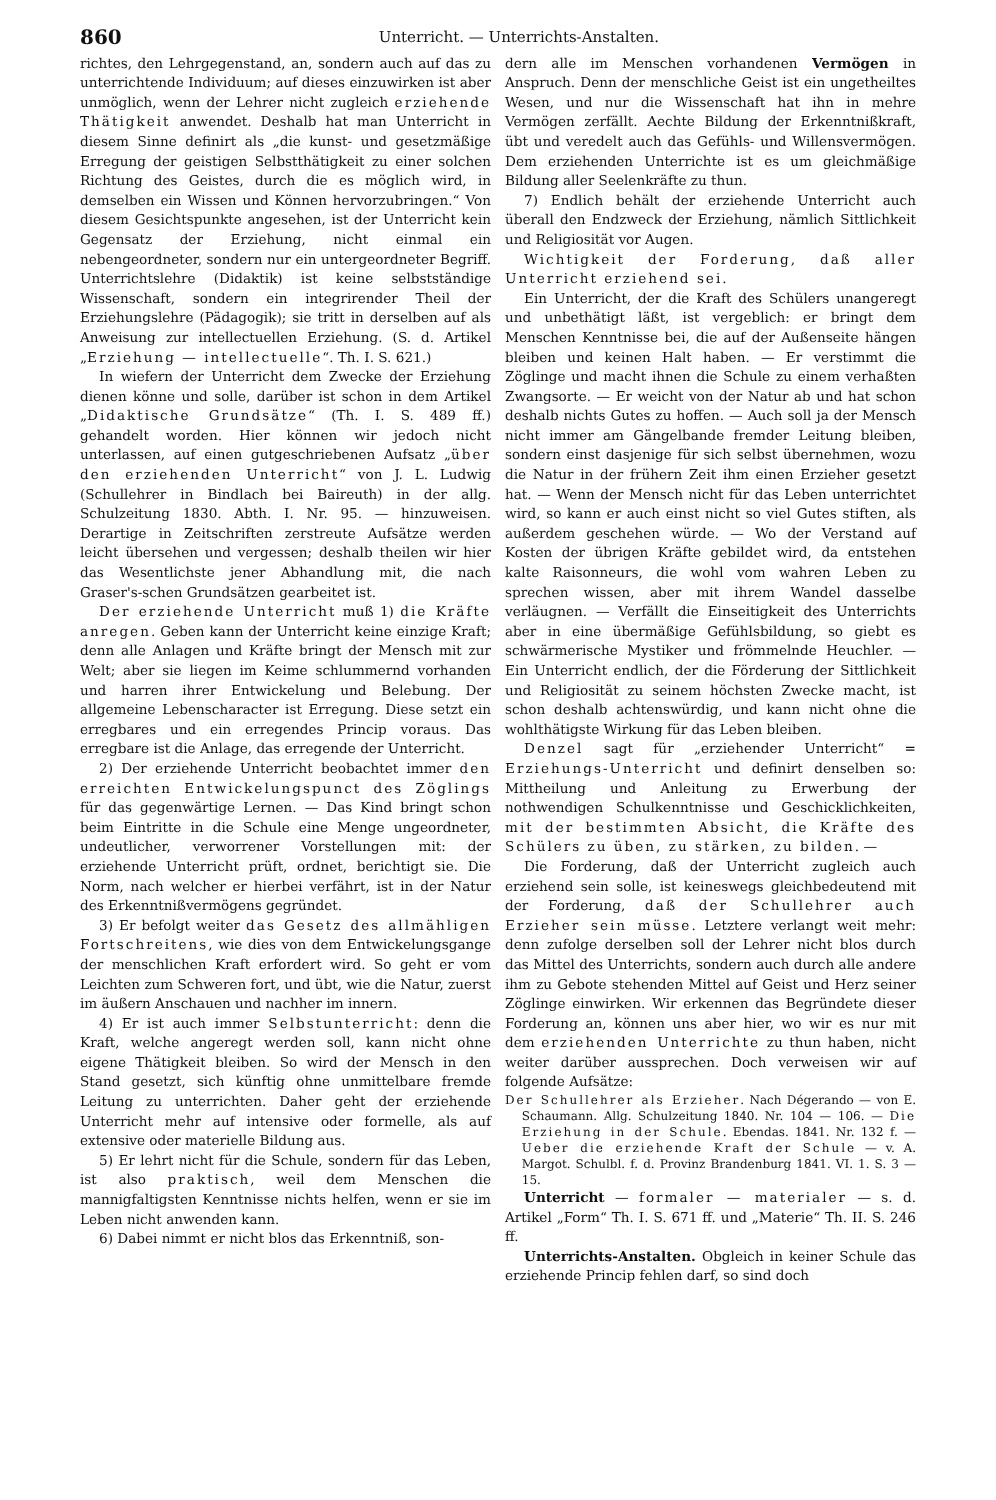860 Unterricht. — Unterrichts-Anstalten.
richtes, den Lehrgegenstand, an, sondern auch auf das zu unterrichtende Individuum; auf dieses einzuwirken ist aber unmöglich, wenn der Lehrer nicht zugleich erziehende Thätigkeit anwendet. Deshalb hat man Unterricht in diesem Sinne definirt als „die kunst- und gesetzmäßige Erregung der geistigen Selbstthätigkeit zu einer solchen Richtung des Geistes, durch die es möglich wird, in demselben ein Wissen und Können hervorzubringen.“ Von diesem Gesichtspunkte angesehen, ist der Unterricht kein Gegensatz der Erziehung, nicht einmal ein nebengeordneter, sondern nur ein untergeordneter Begriff. Unterrichtslehre (Didaktik) ist keine selbstständige Wissenschaft, sondern ein integrirender Theil der Erziehungslehre (Pädagogik); sie tritt in derselben auf als Anweisung zur intellectuellen Erziehung. (S. d. Artikel „Erziehung — intellectuelle“. Th. I. S. 621.)
In wiefern der Unterricht dem Zwecke der Erziehung dienen könne und solle, darüber ist schon in dem Artikel „Didaktische Grundsätze“ (Th. I. S. 489 ff.) gehandelt worden. Hier können wir jedoch nicht unterlassen, auf einen gutgeschriebenen Aufsatz „über den erziehenden Unterricht“ von J. L. Ludwig (Schullehrer in Bindlach bei Baireuth) in der allg. Schulzeitung 1830. Abth. I. Nr. 95. — hinzuweisen. Derartige in Zeitschriften zerstreute Aufsätze werden leicht übersehen und vergessen; deshalb theilen wir hier das Wesentlichste jener Abhandlung mit, die nach Graser's-schen Grundsätzen gearbeitet ist.
Der erziehende Unterricht muß 1) die Kräfte anregen. Geben kann der Unterricht keine einzige Kraft; denn alle Anlagen und Kräfte bringt der Mensch mit zur Welt; aber sie liegen im Keime schlummernd vorhanden und harren ihrer Entwickelung und Belebung. Der allgemeine Lebenscharacter ist Erregung. Diese setzt ein erregbares und ein erregendes Princip voraus. Das erregbare ist die Anlage, das erregende der Unterricht.
2) Der erziehende Unterricht beobachtet immer den erreichten Entwickelungspunct des Zöglings für das gegenwärtige Lernen. — Das Kind bringt schon beim Eintritte in die Schule eine Menge ungeordneter, undeutlicher, verworrener Vorstellungen mit: der erziehende Unterricht prüft, ordnet, berichtigt sie. Die Norm, nach welcher er hierbei verfährt, ist in der Natur des Erkenntnißvermögens gegründet.
3) Er befolgt weiter das Gesetz des allmähligen Fortschreitens, wie dies von dem Entwickelungsgange der menschlichen Kraft erfordert wird. So geht er vom Leichten zum Schweren fort, und übt, wie die Natur, zuerst im äußern Anschauen und nachher im innern.
4) Er ist auch immer Selbstunterricht: denn die Kraft, welche angeregt werden soll, kann nicht ohne eigene Thätigkeit bleiben. So wird der Mensch in den Stand gesetzt, sich künftig ohne unmittelbare fremde Leitung zu unterrichten. Daher geht der erziehende Unterricht mehr auf intensive oder formelle, als auf extensive oder materielle Bildung aus.
5) Er lehrt nicht für die Schule, sondern für das Leben, ist also praktisch, weil dem Menschen die mannigfaltigsten Kenntnisse nichts helfen, wenn er sie im Leben nicht anwenden kann.
6) Dabei nimmt er nicht blos das Erkenntniß, son-
dern alle im Menschen vorhandenen Vermögen in Anspruch. Denn der menschliche Geist ist ein ungetheiltes Wesen, und nur die Wissenschaft hat ihn in mehre Vermögen zerfällt. Aechte Bildung der Erkenntnißkraft, übt und veredelt auch das Gefühls- und Willensvermögen. Dem erziehenden Unterrichte ist es um gleichmäßige Bildung aller Seelenkräfte zu thun.
7) Endlich behält der erziehende Unterricht auch überall den Endzweck der Erziehung, nämlich Sittlichkeit und Religiosität vor Augen.
Wichtigkeit der Forderung, daß aller Unterricht erziehend sei.
Ein Unterricht, der die Kraft des Schülers unangeregt und unbethätigt läßt, ist vergeblich: er bringt dem Menschen Kenntnisse bei, die auf der Außenseite hängen bleiben und keinen Halt haben. — Er verstimmt die Zöglinge und macht ihnen die Schule zu einem verhaßten Zwangsorte. — Er weicht von der Natur ab und hat schon deshalb nichts Gutes zu hoffen. — Auch soll ja der Mensch nicht immer am Gängelbande fremder Leitung bleiben, sondern einst dasjenige für sich selbst übernehmen, wozu die Natur in der frühern Zeit ihm einen Erzieher gesetzt hat. — Wenn der Mensch nicht für das Leben unterrichtet wird, so kann er auch einst nicht so viel Gutes stiften, als außerdem geschehen würde. — Wo der Verstand auf Kosten der übrigen Kräfte gebildet wird, da entstehen kalte Raisonneurs, die wohl vom wahren Leben zu sprechen wissen, aber mit ihrem Wandel dasselbe verläugnen. — Verfällt die Einseitigkeit des Unterrichts aber in eine übermäßige Gefühlsbildung, so giebt es schwärmerische Mystiker und frömmelnde Heuchler. — Ein Unterricht endlich, der die Förderung der Sittlichkeit und Religiosität zu seinem höchsten Zwecke macht, ist schon deshalb achtenswürdig, und kann nicht ohne die wohlthätigste Wirkung für das Leben bleiben.
Denzel sagt für „erziehender Unterricht“ = Erziehungs-Unterricht und definirt denselben so: Mittheilung und Anleitung zu Erwerbung der nothwendigen Schulkenntnisse und Geschicklichkeiten, mit der bestimmten Absicht, die Kräfte des Schülers zu üben, zu stärken, zu bilden. —
Die Forderung, daß der Unterricht zugleich auch erziehend sein solle, ist keineswegs gleichbedeutend mit der Forderung, daß der Schullehrer auch Erzieher sein müsse. Letztere verlangt weit mehr: denn zufolge derselben soll der Lehrer nicht blos durch das Mittel des Unterrichts, sondern auch durch alle andere ihm zu Gebote stehenden Mittel auf Geist und Herz seiner Zöglinge einwirken. Wir erkennen das Begründete dieser Forderung an, können uns aber hier, wo wir es nur mit dem erziehenden Unterrichte zu thun haben, nicht weiter darüber aussprechen. Doch verweisen wir auf folgende Aufsätze:
Der Schullehrer als Erzieher. Nach Dégerando — von E. Schaumann. Allg. Schulzeitung 1840. Nr. 104 — 106. — Die Erziehung in der Schule. Ebendas. 1841. Nr. 132 f. — Ueber die erziehende Kraft der Schule — v. A. Margot. Schulbl. f. d. Provinz Brandenburg 1841. VI. 1. S. 3 — 15.
Unterricht — formaler — materialer — s. d. Artikel „Form“ Th. I. S. 671 ff. und „Materie“ Th. II. S. 246 ff.
Unterrichts-Anstalten. Obgleich in keiner Schule das erziehende Princip fehlen darf, so sind doch